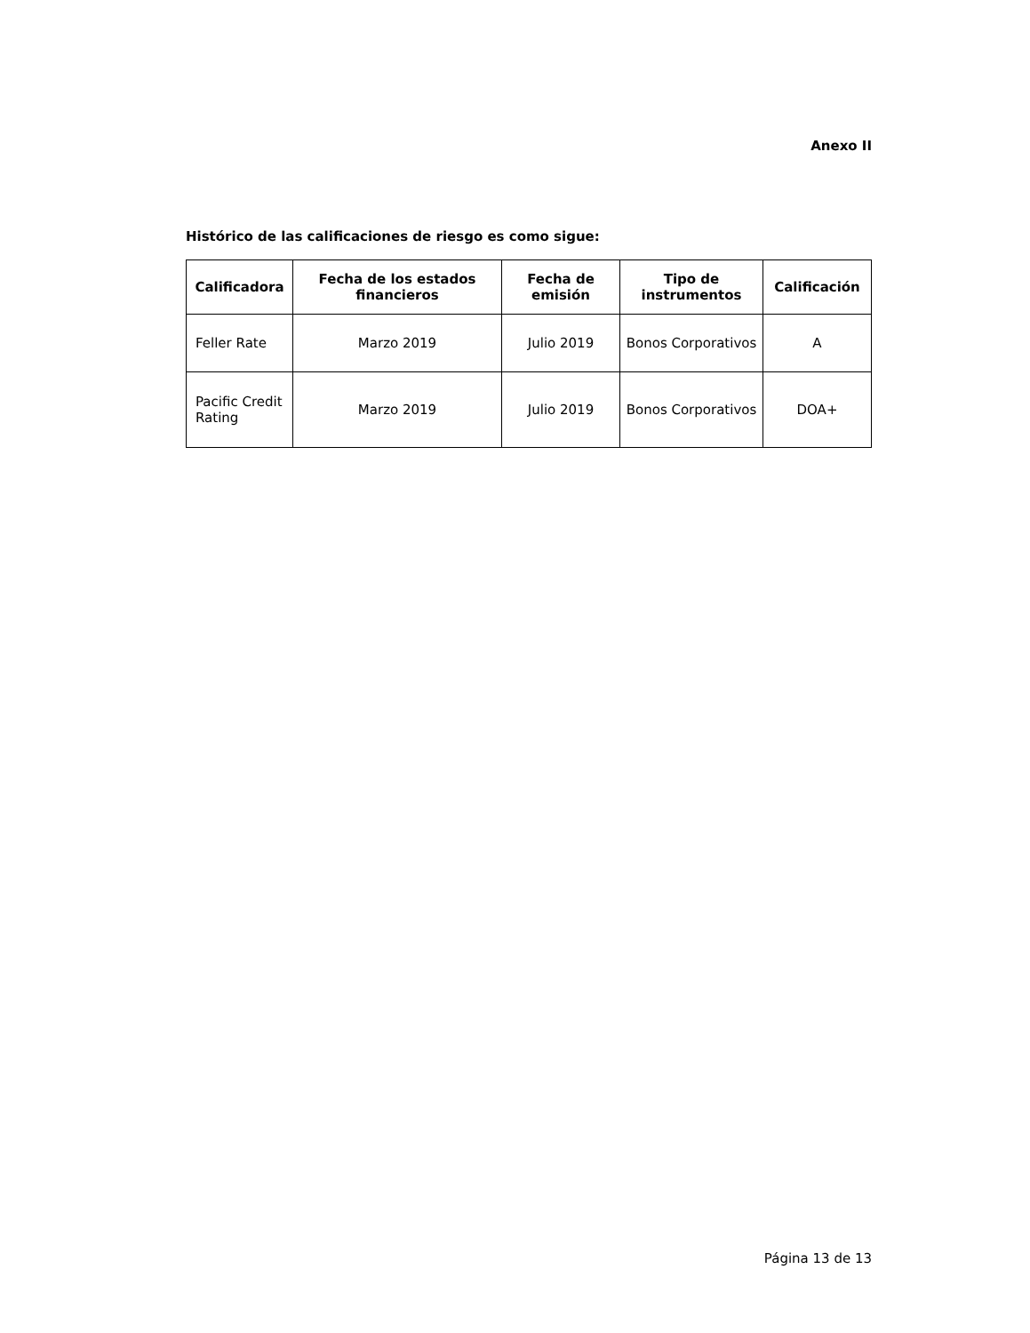Anexo II
Histórico de las calificaciones de riesgo es como sigue:
| Calificadora | Fecha de los estados financieros | Fecha de emisión | Tipo de instrumentos | Calificación |
| --- | --- | --- | --- | --- |
| Feller Rate | Marzo 2019 | Julio 2019 | Bonos Corporativos | A |
| Pacific Credit Rating | Marzo 2019 | Julio 2019 | Bonos Corporativos | DOA+ |
Página 13 de 13